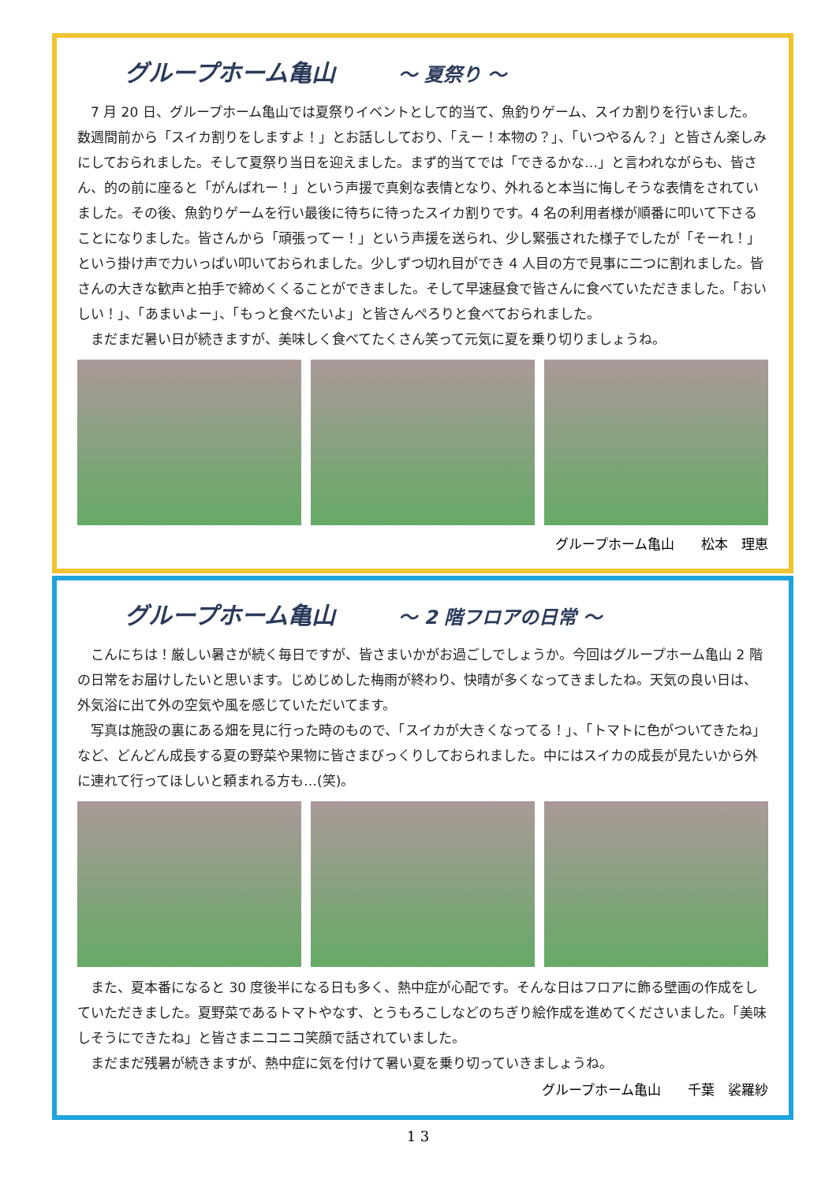グループホーム亀山 ～ 夏祭り ～
7 月 20 日、グループホーム亀山では夏祭りイベントとして的当て、魚釣りゲーム、スイカ割りを行いました。数週間前から「スイカ割りをしますよ！」とお話ししており、「えー！本物の？」、「いつやるん？」と皆さん楽しみにしておられました。そして夏祭り当日を迎えました。まず的当てでは「できるかな…」と言われながらも、皆さん、的の前に座ると「がんばれー！」という声援で真剣な表情となり、外れると本当に悔しそうな表情をされていました。その後、魚釣りゲームを行い最後に待ちに待ったスイカ割りです。4 名の利用者様が順番に叩いて下さることになりました。皆さんから「頑張ってー！」という声援を送られ、少し緊張された様子でしたが「そーれ！」という掛け声で力いっぱい叩いておられました。少しずつ切れ目ができ 4 人目の方で見事に二つに割れました。皆さんの大きな歓声と拍手で締めくくることができました。そして早速昼食で皆さんに食べていただきました。「おいしい！」、「あまいよー」、「もっと食べたいよ」と皆さんぺろりと食べておられました。
まだまだ暑い日が続きますが、美味しく食べてたくさん笑って元気に夏を乗り切りましょうね。
グループホーム亀山　　松本　理恵
グループホーム亀山 ～ 2 階フロアの日常 ～
こんにちは！厳しい暑さが続く毎日ですが、皆さまいかがお過ごしでしょうか。今回はグループホーム亀山 2 階の日常をお届けしたいと思います。じめじめした梅雨が終わり、快晴が多くなってきましたね。天気の良い日は、外気浴に出て外の空気や風を感じていただいてます。
写真は施設の裏にある畑を見に行った時のもので、「スイカが大きくなってる！」、「トマトに色がついてきたね」など、どんどん成長する夏の野菜や果物に皆さまびっくりしておられました。中にはスイカの成長が見たいから外に連れて行ってほしいと頼まれる方も…(笑)。
また、夏本番になると 30 度後半になる日も多く、熱中症が心配です。そんな日はフロアに飾る壁画の作成をしていただきました。夏野菜であるトマトやなす、とうもろこしなどのちぎり絵作成を進めてくださいました。「美味しそうにできたね」と皆さまニコニコ笑顔で話されていました。
まだまだ残暑が続きますが、熱中症に気を付けて暑い夏を乗り切っていきましょうね。
グループホーム亀山　　千葉　裟羅紗
1 3